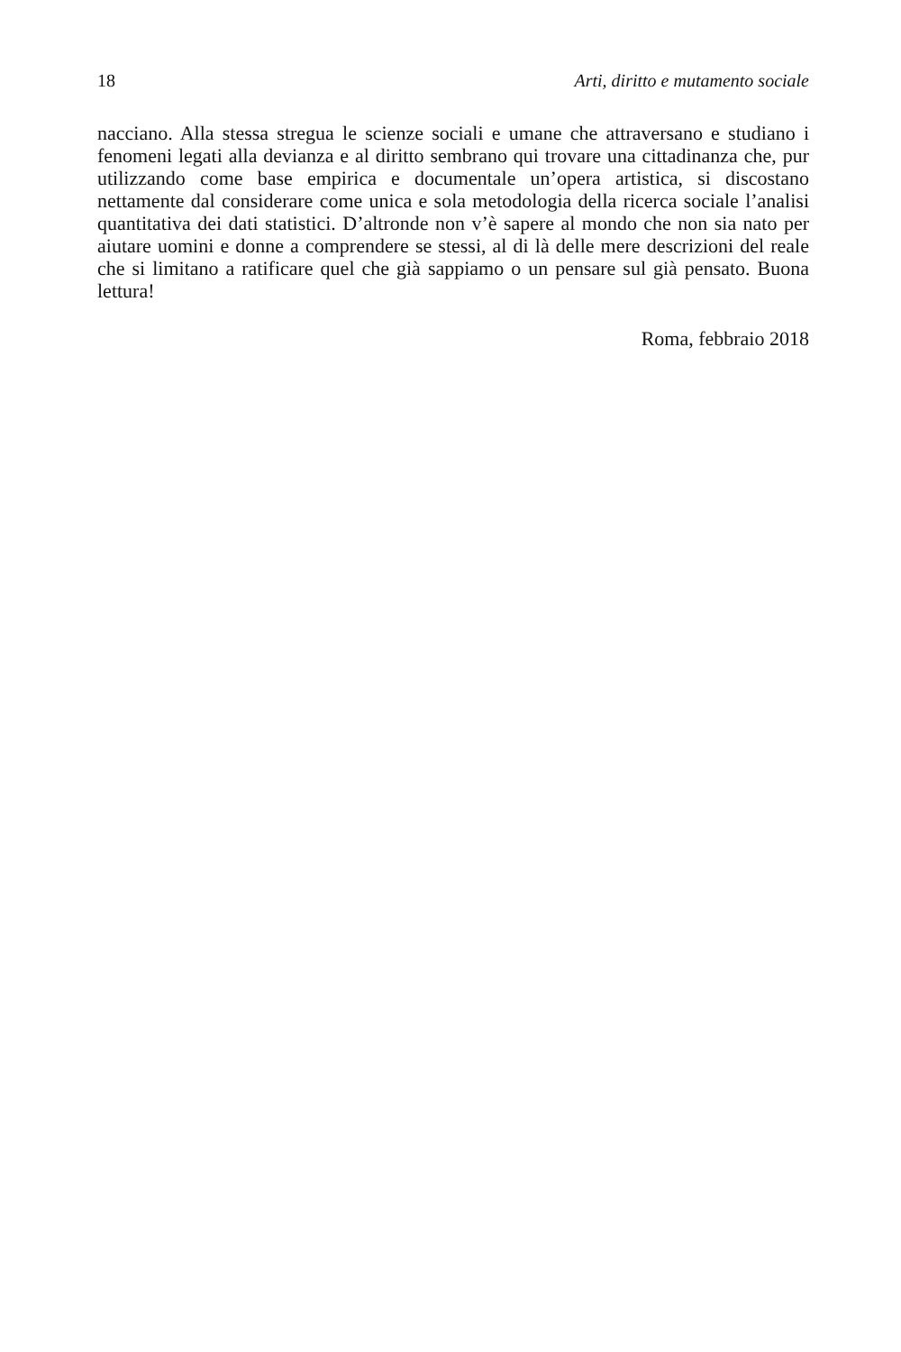18 Arti, diritto e mutamento sociale
nacciano. Alla stessa stregua le scienze sociali e umane che attraversano e studiano i fenomeni legati alla devianza e al diritto sembrano qui trovare una cittadinanza che, pur utilizzando come base empirica e documentale un’opera artistica, si discostano nettamente dal considerare come unica e sola metodologia della ricerca sociale l’analisi quantitativa dei dati statistici. D’altronde non v’è sapere al mondo che non sia nato per aiutare uomini e donne a comprendere se stessi, al di là delle mere descrizioni del reale che si limitano a ratificare quel che già sappiamo o un pensare sul già pensato. Buona lettura!
Roma, febbraio 2018